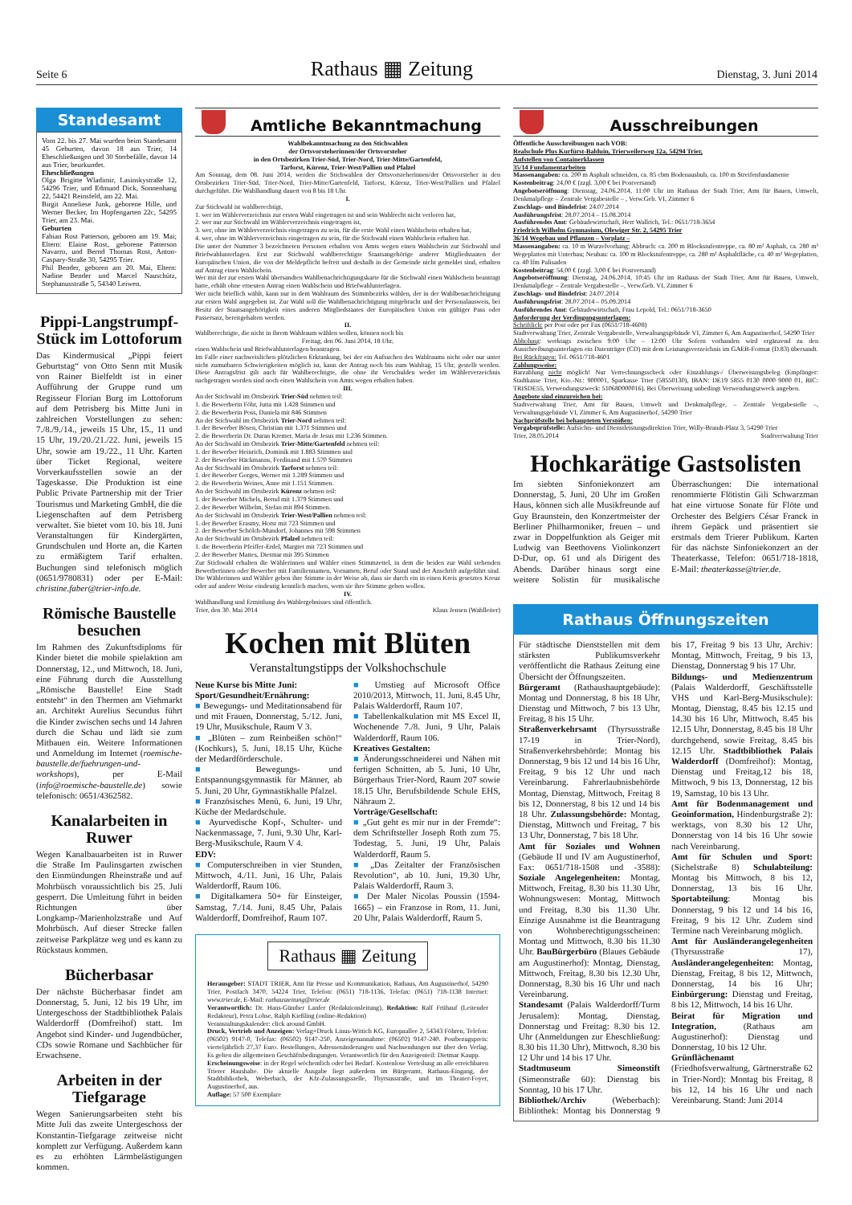Seite 6 Rathaus ▦ Zeitung Dienstag, 3. Juni 2014
Standesamt
Vom 22. bis 27. Mai wurden beim Standesamt 45 Geburten, davon 18 aus Trier, 14 Eheschließungen und 30 Sterbefälle, davon 14 aus Trier, beurkundet.
Eheschließungen
Olga Brigitte Wladimir, Lasinskystraße 12, 54296 Trier, und Edmund Dick, Sonnenhang 22, 54421 Reinsfeld, am 22. Mai.
Birgit Anneliese Junk, geborene Hille, und Werner Becker, Im Hopfengarten 22c, 54295 Trier, am 23. Mai.
Geburten
Fabian Rost Patterson, geboren am 19. Mai; Eltern: Elaine Rost, geborene Patterson Navarro, und Bernd Thomas Rost, Anton-Caspary-Straße 30, 54295 Trier.
Phil Bender, geboren am 20. Mai, Eltern: Nadine Bender und Marcel Nauschütz, Stephanusstraße 5, 54340 Leiwen.
Pippi-Langstrumpf-Stück im Lottoforum
Das Kindermusical „Pippi feiert Geburtstag“ von Otto Senn mit Musik von Rainer Bielfeldt ist in einer Aufführung der Gruppe rund um Regisseur Florian Burg im Lottoforum auf dem Petrisberg bis Mitte Juni in zahlreichen Vorstellungen zu sehen: 7./8./9./14., jeweils 15 Uhr, 15., 11 und 15 Uhr, 19./20./21./22. Juni, jeweils 15 Uhr, sowie am 19./22., 11 Uhr. Karten über Ticket Regional, weitere Vorverkaufsstellen sowie an der Tageskasse. Die Produktion ist eine Public Private Partnership mit der Trier Tourismus und Marketing GmbH, die die Liegenschaften auf dem Petrisberg verwaltet. Sie bietet vom 10. bis 18. Juni Veranstaltungen für Kindergärten, Grundschulen und Horte an, die Karten zu ermäßigtem Tarif erhalten. Buchungen sind telefonisch möglich (0651/9780831) oder per E-Mail: christine.faber@trier-info.de.
Römische Baustelle besuchen
Im Rahmen des Zukunftsdiploms für Kinder bietet die mobile spielaktion am Donnerstag, 12., und Mittwoch, 18. Juni, eine Führung durch die Ausstellung „Römische Baustelle! Eine Stadt entsteht“ in den Thermen am Viehmarkt an. Architekt Aurelius Secundus führt die Kinder zwischen sechs und 14 Jahren durch die Schau und lädt sie zum Mitbauen ein. Weitere Informationen und Anmeldung im Internet (roemische-baustelle.de/fuehrungen-und-workshops), per E-Mail (info@roemische-baustelle.de) sowie telefonisch: 0651/4362582.
Kanalarbeiten in Ruwer
Wegen Kanalbauarbeiten ist in Ruwer die Straße Im Paulinsgarten zwischen den Einmündungen Rheinstraße und auf Mohrbüsch voraussichtlich bis 25. Juli gesperrt. Die Umleitung führt in beiden Richtungen über Longkamp-/Marienholzstraße und Auf Mohrbüsch. Auf dieser Strecke fallen zeitweise Parkplätze weg und es kann zu Rückstaus kommen.
Bücherbasar
Der nächste Bücherbasar findet am Donnerstag, 5. Juni, 12 bis 19 Uhr, im Untergeschoss der Stadtbibliothek Palais Walderdorff (Domfreihof) statt. Im Angebot sind Kinder- und Jugendbücher, CDs sowie Romane und Sachbücher für Erwachsene.
Arbeiten in der Tiefgarage
Wegen Sanierungsarbeiten steht bis Mitte Juli das zweite Untergeschoss der Konstantin-Tiefgarage zeitweise nicht komplett zur Verfügung. Außerdem kann es zu erhöhten Lärmbelästigungen kommen.
Amtliche Bekanntmachung
Wahlbekanntmachung zu den Stichwahlen
der Ortsvorsteherinnen/der Ortsvorsteher
in den Ortsbezirken Trier-Süd, Trier-Nord, Trier-Mitte/Gartenfeld,
Tarforst, Kürenz, Trier-West/Pallien und Pfalzel
Am Sonntag, dem 08. Juni 2014, werden die Stichwahlen der Ortsvorsteherinnen/der Ortsvorsteher in den Ortsbezirken Trier-Süd, Trier-Nord, Trier-Mitte/Gartenfeld, Tarforst, Kürenz, Trier-West/Pallien und Pfalzel durchgeführt. Die Wahlhandlung dauert von 8 bis 18 Uhr.
I.
Zur Stichwahl ist wahlberechtigt,
1. wer im Wählerverzeichnis zur ersten Wahl eingetragen ist und sein Wahlrecht nicht verloren hat,
2. wer nur zur Stichwahl im Wählerverzeichnis eingetragen ist,
3. wer, ohne im Wählerverzeichnis eingetragen zu sein, für die erste Wahl einen Wahlschein erhalten hat,
4. wer, ohne im Wählerverzeichnis eingetragen zu sein, für die Stichwahl einen Wahlschein erhalten hat.
Die unter der Nummer 3 bezeichneten Personen erhalten von Amts wegen einen Wahlschein zur Stichwahl und Briefwahlunterlagen. Erst zur Stichwahl wahlberechtigte Staatsangehörige anderer Mitgliedstaaten der Europäischen Union, die von der Meldepflicht befreit und deshalb in der Gemeinde nicht gemeldet sind, erhalten auf Antrag einen Wahlschein.
Wer mit der zur ersten Wahl übersandten Wahlbenachrichtigungskarte für die Stichwahl einen Wahlschein beantragt hatte, erhält ohne erneuten Antrag einen Wahlschein und Briefwahlunterlagen.
Wer nicht brieflich wählt, kann nur in dem Wahlraum des Stimmbezirks wählen, der in der Wahlbenachrichtigung zur ersten Wahl angegeben ist. Zur Wahl soll die Wahlbenachrichtigung mitgebracht und der Personalausweis, bei Besitz der Staatsangehörigkeit eines anderen Mitgliedstaates der Europäischen Union ein gültiger Pass oder Passersatz, bereitgehalten werden.
II.
Wahlberechtigte, die nicht in ihrem Wahlraum wählen wollen, können noch bis
Freitag, den 06. Juni 2014, 18 Uhr,
einen Wahlschein und Briefwahlunterlagen beantragen.
Im Falle einer nachweislichen plötzlichen Erkrankung, bei der ein Aufsuchen des Wahlraums nicht oder nur unter nicht zumutbaren Schwierigkeiten möglich ist, kann der Antrag noch bis zum Wahltag, 15 Uhr, gestellt werden. Diese Antragsfrist gilt auch für Wahlberechtigte, die ohne ihr Verschulden weder im Wählerverzeichnis nachgetragen worden sind noch einen Wahlschein von Amts wegen erhalten haben.
III.
An der Stichwahl im Ortsbezirk Trier-Süd nehmen teil:
1. die Bewerberin Föhr, Jutta mit 1.428 Stimmen und
2. die Bewerberin Poss, Daniela mit 846 Stimmen
An der Stichwahl im Ortsbezirk Trier-Nord nehmen teil:
1. der Bewerber Bösen, Christian mit 1.371 Stimmen und
2. die Bewerberin Dr. Duran Kremer, Maria de Jesus mit 1.236 Stimmen.
An der Stichwahl im Ortsbezirk Trier-Mitte/Gartenfeld nehmen teil:
1. der Bewerber Heinrich, Dominik mit 1.883 Stimmen und
2. der Bewerber Häckmanns, Ferdinand mit 1.570 Stimmen
An der Stichwahl im Ortsbezirk Tarforst nehmen teil:
1. der Bewerber Gorges, Werner mit 1.289 Stimmen und
2. die Bewerberin Weines, Anne mit 1.151 Stimmen.
An der Stichwahl im Ortsbezirk Kürenz nehmen teil:
1. der Bewerber Michels, Bernd mit 1.379 Stimmen und
2. der Bewerber Wilhelm, Stefan mit 894 Stimmen.
An der Stichwahl im Ortsbezirk Trier-West/Pallien nehmen teil:
1. der Bewerber Erasmy, Horst mit 723 Stimmen und
2. der Bewerber Schölch-Mundorf, Johannes mit 598 Stimmen
An der Stichwahl im Ortsbezirk Pfalzel nehmen teil:
1. die Bewerberin Pfeiffer-Erdel, Margret mit 723 Stimmen und
2. der Bewerber Mattes, Dietmar mit 395 Stimmen
Zur Stichwahl erhalten die Wählerinnen und Wähler einen Stimmzettel, in dem die beiden zur Wahl stehenden Bewerberinnen oder Bewerber mit Familiennamen, Vornamen, Beruf oder Stand und der Anschrift aufgeführt sind. Die Wählerinnen und Wähler geben ihre Stimme in der Weise ab, dass sie durch ein in einen Kreis gesetztes Kreuz oder auf andere Weise eindeutig kenntlich machen, wem sie ihre Stimme geben wollen.
IV.
Wahlhandlung und Ermittlung des Wahlergebnisses sind öffentlich.
Trier, den 30. Mai 2014 Klaus Jensen (Wahlleiter)
Kochen mit Blüten
Veranstaltungstipps der Volkshochschule
Neue Kurse bis Mitte Juni:
Sport/Gesundheit/Ernährung:
■ Bewegungs- und Meditationsabend für und mit Frauen, Donnerstag, 5./12. Juni, 19 Uhr, Musikschule, Raum V 3.
■ „Blüten – zum Reinbeißen schön!“ (Kochkurs), 5. Juni, 18.15 Uhr, Küche der Medardförderschule.
■ Bewegungs- und Entspannungsgymnastik für Männer, ab 5. Juni, 20 Uhr, Gymnastikhalle Pfalzel.
■ Französisches Menü, 6. Juni, 19 Uhr, Küche der Medardschule.
■ Ayurvedische Kopf-, Schulter- und Nackenmassage, 7. Juni, 9.30 Uhr, Karl- Berg-Musikschule, Raum V 4.
EDV:
■ Computerschreiben in vier Stunden, Mittwoch, 4./11. Juni, 16 Uhr, Palais Walderdorff, Raum 106.
■ Digitalkamera 50+ für Einsteiger, Samstag, 7./14. Juni, 8.45 Uhr, Palais Walderdorff, Domfreihof, Raum 107.
■ Umstieg auf Microsoft Office 2010/2013, Mittwoch, 11. Juni, 8.45 Uhr, Palais Walderdorff, Raum 107.
■ Tabellenkalkulation mit MS Excel II, Wochenende 7./8. Juni, 9 Uhr, Palais Walderdorff, Raum 106.
Kreatives Gestalten:
■ Änderungsschneiderei und Nähen mit fertigen Schnitten, ab 5. Juni, 10 Uhr, Bürgerhaus Trier-Nord, Raum 207 sowie 18.15 Uhr, Berufsbildende Schule EHS, Nähraum 2.
Vorträge/Gesellschaft:
■ „Gut geht es mir nur in der Fremde“: dem Schriftsteller Joseph Roth zum 75. Todestag, 5. Juni, 19 Uhr, Palais Walderdorff, Raum 5.
■ „Das Zeitalter der Französischen Revolution“, ab 10. Juni, 19.30 Uhr, Palais Walderdorff, Raum 3.
■ Der Maler Nicolas Poussin (1594-1665) – ein Franzose in Rom, 11. Juni, 20 Uhr, Palais Walderdorff, Raum 5.
Rathaus ▦ Zeitung
Herausgeber: STADT TRIER, Amt für Presse und Kommunikation, Rathaus, Am Augustinerhof, 54290 Trier, Postfach 3470, 54224 Trier, Telefon: (0651) 718-1136, Telefax: (0651) 718-1138 Internet: www.trier.de, E-Mail: rathauszeitung@trier.de
Verantwortlich: Dr. Hans-Günther Lanfer (Redaktionsleitung), Redaktion: Ralf Frühauf (Leitender Redakteur), Petra Lohse, Ralph Kießling (online-Redaktion)
Veranstaltungskalender: click around GmbH.
Druck, Vertrieb und Anzeigen: Verlag+Druck Linus-Wittich KG, Europaallee 2, 54343 Föhren, Telefon: (06502) 9147-0, Telefax: (06502) 9147-250, Anzeigenannahme: (06502) 9147-240. Postbezugspreis: vierteljährlich 27,37 Euro. Bestellungen, Adressenänderungen und Nachsendungen nur über den Verlag. Es gelten die allgemeinen Geschäftsbedingungen. Verantwortlich für den Anzeigenteil: Dietmar Kaupp.
Erscheinungsweise: in der Regel wöchentlich oder bei Bedarf. Kostenlose Verteilung an alle erreichbaren Trierer Haushalte. Die aktuelle Ausgabe liegt außerdem im Bürgeramt, Rathaus-Eingang, der Stadtbibliothek, Weberbach, der Kfz-Zulassungsstelle, Thyrsusstraße, und im Theater-Foyer, Augustinerhof, aus.
Auflage: 57 500 Exemplare
Ausschreibungen
Öffentliche Ausschreibungen nach VOB:
Realschule Plus Kurfürst-Balduin, Trierweilerweg 12a, 54294 Trier,
Aufstellen von Containerklassen
35/14 Fundamentarbeiten
Massenangaben: ca. 200 m Asphalt schneiden, ca. 85 cbm Bodenaushub, ca. 100 m Streifenfundamente
Kostenbeitrag: 24,00 € (zzgl. 3,00 € bei Postversand)
Angebotseröffnung: Dienstag, 24.06.2014, 11:00 Uhr im Rathaus der Stadt Trier, Amt für Bauen, Umwelt, Denkmalpflege – Zentrale Vergabestelle – , Verw.Geb. VI, Zimmer 6
Zuschlags- und Bindefrist: 24.07.2014
Ausführungsfrist: 28.07.2014 – 15.08.2014
Ausführendes Amt: Gebäudewirtschaft, Herr Wallrich, Tel.: 0651/718-3654
Friedrich Wilhelm Gymnasium, Olewiger Str. 2, 54295 Trier
36/14 Wegebau und Pflanzen – Vorplatz –
Massenangaben: ca. 10 m Wurzelvorhang; Abbruch: ca. 200 m Blockstufentreppe, ca. 80 m² Asphalt, ca. 280 m² Wegeplatten mit Unterbau; Neubau: ca. 100 m Blockstufentreppe, ca. 280 m² Asphaltfläche, ca. 40 m² Wegeplatten, ca. 40 lfm Palisaden
Kostenbeitrag: 54,00 € (zzgl. 3,00 € bei Postversand)
Angebotseröffnung: Dienstag, 24.06.2014, 10:45 Uhr im Rathaus der Stadt Trier, Amt für Bauen, Umwelt, Denkmalpflege – Zentrale Vergabestelle –, Verw.Geb. VI, Zimmer 6
Zuschlags- und Bindefrist: 24.07.2014
Ausführungsfrist: 28.07.2014 – 05.09.2014
Ausführendes Amt: Gebäudewirtschaft, Frau Lepold, Tel.: 0651/718-3650
Anforderung der Verdingungsunterlagen:
Schriftlich: per Post oder per Fax (0651/718-4608)
Stadtverwaltung Trier, Zentrale Vergabestelle, Verwaltungsgebäude VI, Zimmer 6, Am Augustinerhof, 54290 Trier
Abholung: werktags zwischen 9:00 Uhr – 12:00 Uhr Sofern vorhanden wird ergänzend zu den Ausschreibungsunterlagen ein Datenträger (CD) mit dem Leistungsverzeichnis im GAEB-Format (D.83) übersandt.
Bei Rückfragen: Tel. 0651/718-4601
Zahlungsweise:
Barzahlung nicht möglich! Nur Verrechnungsscheck oder Einzahlungs-/ Überweisungsbeleg (Empfänger: Stadtkasse Trier, Kto.-Nr.: 900001, Sparkasse Trier (58550130), IBAN: DE19 5855 0130 0000 9000 01, BIC: TRISDE55, Verwendungszweck: 510680000016). Bei Überweisung unbedingt Verwendungszweck angeben.
Angebote sind einzureichen bei:
Stadtverwaltung Trier, Amt für Bauen, Umwelt und Denkmalpflege, – Zentrale Vergabestelle –, Verwaltungsgebäude VI, Zimmer 6, Am Augustinerhof, 54290 Trier
Nachprüfstelle bei behaupteten Verstößen:
Vergabeprüfstelle: Aufsichts- und Dienstleistungsdirektion Trier, Willy-Brandt-Platz 3, 54290 Trier
Trier, 28.05.2014 Stadtverwaltung Trier
Hochkarätige Gastsolisten
Im siebten Sinfoniekonzert am Donnerstag, 5. Juni, 20 Uhr im Großen Haus, können sich alle Musikfreunde auf Guy Braunstein, den Konzertmeister der Berliner Philharmoniker, freuen – und zwar in Doppelfunktion als Geiger mit Ludwig van Beethovens Violinkonzert D-Dur, op. 61 und als Dirigent des Abends. Darüber hinaus sorgt eine weitere Solistin für musikalische Überraschungen: Die international renommierte Flötistin Gili Schwarzman hat eine virtuose Sonate für Flöte und Orchester des Belgiers César Franck in ihrem Gepäck und präsentiert sie erstmals dem Trierer Publikum. Karten für das nächste Sinfoniekonzert an der Theaterkasse, Telefon: 0651/718-1818, E-Mail: theaterkasse@trier.de.
Rathaus Öffnungszeiten
Für städtische Dienststellen mit dem stärksten Publikumsverkehr veröffentlicht die Rathaus Zeitung eine Übersicht der Öffnungszeiten.
Bürgeramt (Rathaushauptgebäude): Montag und Donnerstag, 8 bis 18 Uhr, Dienstag und Mittwoch, 7 bis 13 Uhr, Freitag, 8 bis 15 Uhr.
Straßenverkehrsamt (Thyrsusstraße 17-19 in Trier-Nord), Straßenverkehrsbehörde: Montag bis Donnerstag, 9 bis 12 und 14 bis 16 Uhr, Freitag, 9 bis 12 Uhr und nach Vereinbarung. Fahrerlaubnisbehörde Montag, Dienstag, Mittwoch, Freitag 8 bis 12, Donnerstag, 8 bis 12 und 14 bis 18 Uhr. Zulassungsbehörde: Montag, Dienstag, Mittwoch und Freitag, 7 bis 13 Uhr, Donnerstag, 7 bis 18 Uhr.
Amt für Soziales und Wohnen (Gebäude II und IV am Augustinerhof, Fax: 0651/718-1508 und -3588): Soziale Angelegenheiten: Montag, Mittwoch, Freitag, 8.30 bis 11.30 Uhr, Wohnungswesen: Montag, Mittwoch und Freitag, 8.30 bis 11.30 Uhr. Einzige Ausnahme ist die Beantragung von Wohnberechtigungsscheinen: Montag und Mittwoch, 8.30 bis 11.30 Uhr. BauBürgerbüro (Blaues Gebäude am Augustinerhof): Montag, Dienstag, Mittwoch, Freitag, 8.30 bis 12.30 Uhr, Donnerstag, 8.30 bis 16 Uhr und nach Vereinbarung.
Standesamt (Palais Walderdorff/Turm Jerusalem): Montag, Dienstag, Donnerstag und Freitag: 8.30 bis 12. Uhr (Anmeldungen zur Eheschließung: 8.30 bis 11.30 Uhr), Mittwoch, 8.30 bis 12 Uhr und 14 bis 17 Uhr.
Stadtmuseum Simeonstift (Simeonstraße 60): Dienstag bis Sonntag, 10 bis 17 Uhr.
Bibliothek/Archiv (Weberbach): Bibliothek: Montag bis Donnerstag 9 bis 17, Freitag 9 bis 13 Uhr, Archiv: Montag, Mittwoch, Freitag, 9 bis 13, Dienstag, Donnerstag 9 bis 17 Uhr.
Bildungs- und Medienzentrum (Palais Walderdorff, Geschäftsstelle VHS und Karl-Berg-Musikschule): Montag, Dienstag, 8.45 bis 12.15 und 14.30 bis 16 Uhr, Mittwoch, 8.45 bis 12.15 Uhr, Donnerstag, 8.45 bis 18 Uhr durchgehend, sowie Freitag, 8.45 bis 12.15 Uhr. Stadtbibliothek Palais Walderdorff (Domfreihof): Montag, Dienstag und Freitag,12 bis 18, Mittwoch, 9 bis 13, Donnerstag, 12 bis 19, Samstag, 10 bis 13 Uhr.
Amt für Bodenmanagement und Geoinformation, Hindenburgstraße 2): werktags, von 8.30 bis 12 Uhr, Donnerstag von 14 bis 16 Uhr sowie nach Vereinbarung.
Amt für Schulen und Sport: (Sichelstraße 8) Schulabteilung: Montag bis Mittwoch, 8 bis 12, Donnerstag, 13 bis 16 Uhr. Sportabteilung: Montag bis Donnerstag, 9 bis 12 und 14 bis 16, Freitag, 9 bis 12 Uhr. Zudem sind Termine nach Vereinbarung möglich.
Amt für Ausländerangelegenheiten (Thyrsusstraße 17), Ausländerangelegenheiten: Montag, Dienstag, Freitag, 8 bis 12, Mittwoch, Donnerstag, 14 bis 16 Uhr; Einbürgerung: Dienstag und Freitag, 8 bis 12, Mittwoch, 14 bis 16 Uhr.
Beirat für Migration und Integration, (Rathaus am Augustinerhof): Dienstag und Donnerstag, 10 bis 12 Uhr.
Grünflächenamt (Friedhofsverwaltung, Gärtnerstraße 62 in Trier-Nord): Montag bis Freitag, 8 bis 12, 14 bis 16 Uhr und nach Vereinbarung. Stand: Juni 2014